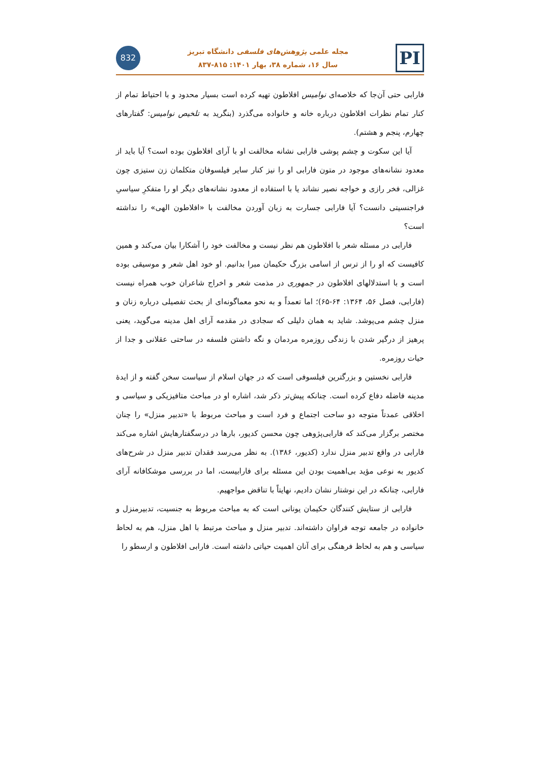832
مجله علمی پژوهش‌های فلسفی دانشگاه تبریز
سال ۱۶، شماره ۳۸، بهار ۱۴۰۱: ۸۱۵-۸۳۷
PI
فارابی حتی آن‌جا که خلاصه‌ای نوامیس افلاطون تهیه کرده است بسیار محدود و با احتیاط تمام از کنار تمام نظرات افلاطون درباره خانه و خانواده می‌گذرد (بنگرید به تلخیص نوامیس: گفتارهای چهارم، پنجم و هشتم).
آیا این سکوت و چشم پوشی فارابی نشانه مخالفت او با آرای افلاطون بوده است؟ آیا باید از معدود نشانه‌های موجود در متون فارابی او را نیز کنار سایر فیلسوفان متکلمان زن ستیزی چون غزالی، فخر رازی و خواجه نصیر نشاند یا با استفاده از معدود نشانه‌های دیگر او را متفکرِ سیاسیِ فراجنسیتی دانست؟ آیا فارابی جسارت به زبان آوردن مخالفت با «افلاطون الهی» را نداشته است؟
فارابی در مسئله شعر با افلاطون هم نظر نیست و مخالفت خود را آشکارا بیان می‌کند و همین کافیست که او را از ترس از اسامی بزرگ حکیمان مبرا بدانیم. او خود اهل شعر و موسیقی بوده است و با استدلالهای افلاطون در جمهوری در مذمت شعر و اخراج شاعران خوب همراه نیست (فارابی، فصل ۵۶، ۱۳۶۴: ۶۴-۶۵)؛ اما تعمداً و به نحو معماگونه‌ای از بحث تفصیلی درباره زنان و منزل چشم می‌پوشد. شاید به همان دلیلی که سجادی در مقدمه آرای اهل مدینه می‌گوید، یعنی پرهیز از درگیر شدن با زندگی روزمره مردمان و نگه داشتن فلسفه در ساحتی عقلانی و جدا از حیات روزمره.
فارابی نخستین و بزرگترین فیلسوفی است که در جهان اسلام از سیاست سخن گفته و از ایدهٔ مدینه فاضله دفاع کرده است. چنانکه پیش‌تر ذکر شد، اشاره او در مباحث متافیزیکی و سیاسی و اخلاقی عمدتاً متوجه دو ساحت اجتماع و فرد است و مباحث مربوط با «تدبیر منزل» را چنان مختصر برگزار می‌کند که فارابی‌پژوهی چون محسن کدیور، بارها در درسگفتارهایش اشاره می‌کند فارابی در واقع تدبیر منزل ندارد (کدیور، ۱۳۸۶). به نظر می‌رسد فقدان تدبیر منزل در شرح‌های کدیور به نوعی مؤید بی‌اهمیت بودن این مسئله برای فارابیست، اما در بررسی موشکافانه آرای فارابی، چنانکه در این نوشتار نشان دادیم، نهایتاً با تناقض مواجهیم.
فارابی از ستایش کنندگان حکیمان یونانی است که به مباحث مربوط به جنسیت، تدبیرمنزل و خانواده در جامعه توجه فراوان داشته‌اند. تدبیر منزل و مباحث مرتبط با اهل منزل، هم به لحاظ سیاسی و هم به لحاظ فرهنگی برای آنان اهمیت حیاتی داشته است. فارابی افلاطون و ارسطو را